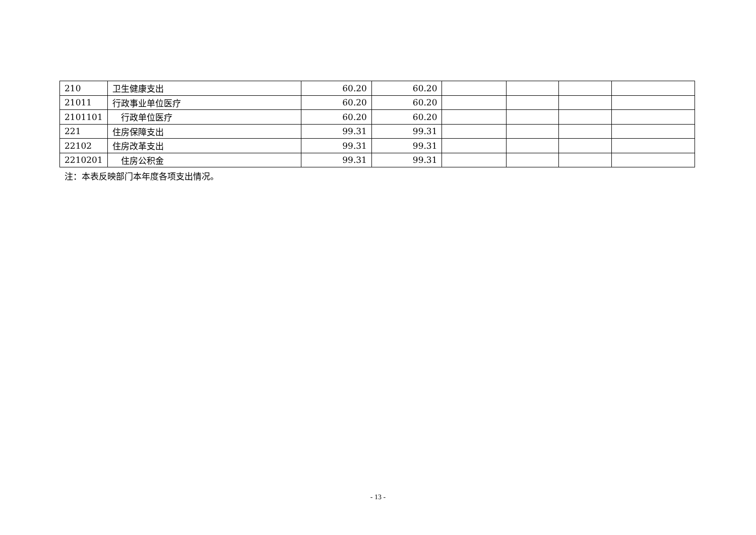| 210 | 卫生健康支出 | 60.20 | 60.20 | | | | |
| 21011 | 行政事业单位医疗 | 60.20 | 60.20 | | | | |
| 2101101 | 行政单位医疗 | 60.20 | 60.20 | | | | |
| 221 | 住房保障支出 | 99.31 | 99.31 | | | | |
| 22102 | 住房改革支出 | 99.31 | 99.31 | | | | |
| 2210201 | 住房公积金 | 99.31 | 99.31 | | | | |
注：本表反映部门本年度各项支出情况。
- 13 -